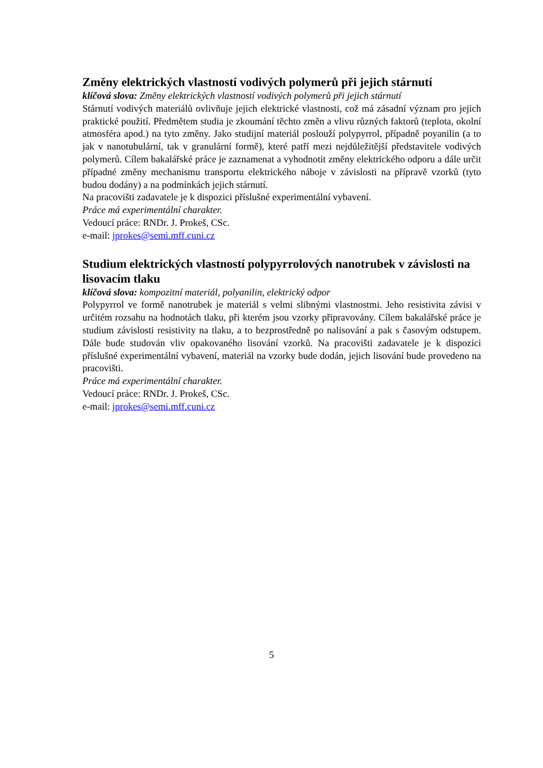Změny elektrických vlastností vodivých polymerů při jejich stárnutí
klíčová slova: Změny elektrických vlastností vodivých polymerů při jejich stárnutí
Stárnutí vodivých materiálů ovlivňuje jejich elektrické vlastnosti, což má zásadní význam pro jejich praktické použití. Předmětem studia je zkoumání těchto změn a vlivu různých faktorů (teplota, okolní atmosféra apod.) na tyto změny. Jako studijní materiál poslouží polypyrrol, případně poyanilin (a to jak v nanotubulární, tak v granulární formě), které patří mezi nejdůležitější představitele vodivých polymerů. Cílem bakalářské práce je zaznamenat a vyhodnotit změny elektrického odporu a dále určit případné změny mechanismu transportu elektrického náboje v závislosti na přípravě vzorků (tyto budou dodány) a na podmínkách jejich stárnutí.
Na pracovišti zadavatele je k dispozici příslušné experimentální vybavení.
Práce má experimentální charakter.
Vedoucí práce: RNDr. J. Prokeš, CSc.
e-mail: jprokes@semi.mff.cuni.cz
Studium elektrických vlastností polypyrrolových nanotrubek v závislosti na lisovacím tlaku
klíčová slova: kompozitní materiál, polyanilin, elektrický odpor
Polypyrrol ve formě nanotrubek je materiál s velmi slibnými vlastnostmi. Jeho resistivita závisi v určitém rozsahu na hodnotách tlaku, při kterém jsou vzorky připravovány. Cílem bakalářské práce je studium závislosti resistivity na tlaku, a to bezprostředně po nalisování a pak s časovým odstupem. Dále bude studován vliv opakovaného lisování vzorků. Na pracovišti zadavatele je k dispozici příslušné experimentální vybavení, materiál na vzorky bude dodán, jejich lisování bude provedeno na pracovišti.
Práce má experimentální charakter.
Vedoucí práce: RNDr. J. Prokeš, CSc.
e-mail: jprokes@semi.mff.cuni.cz
5